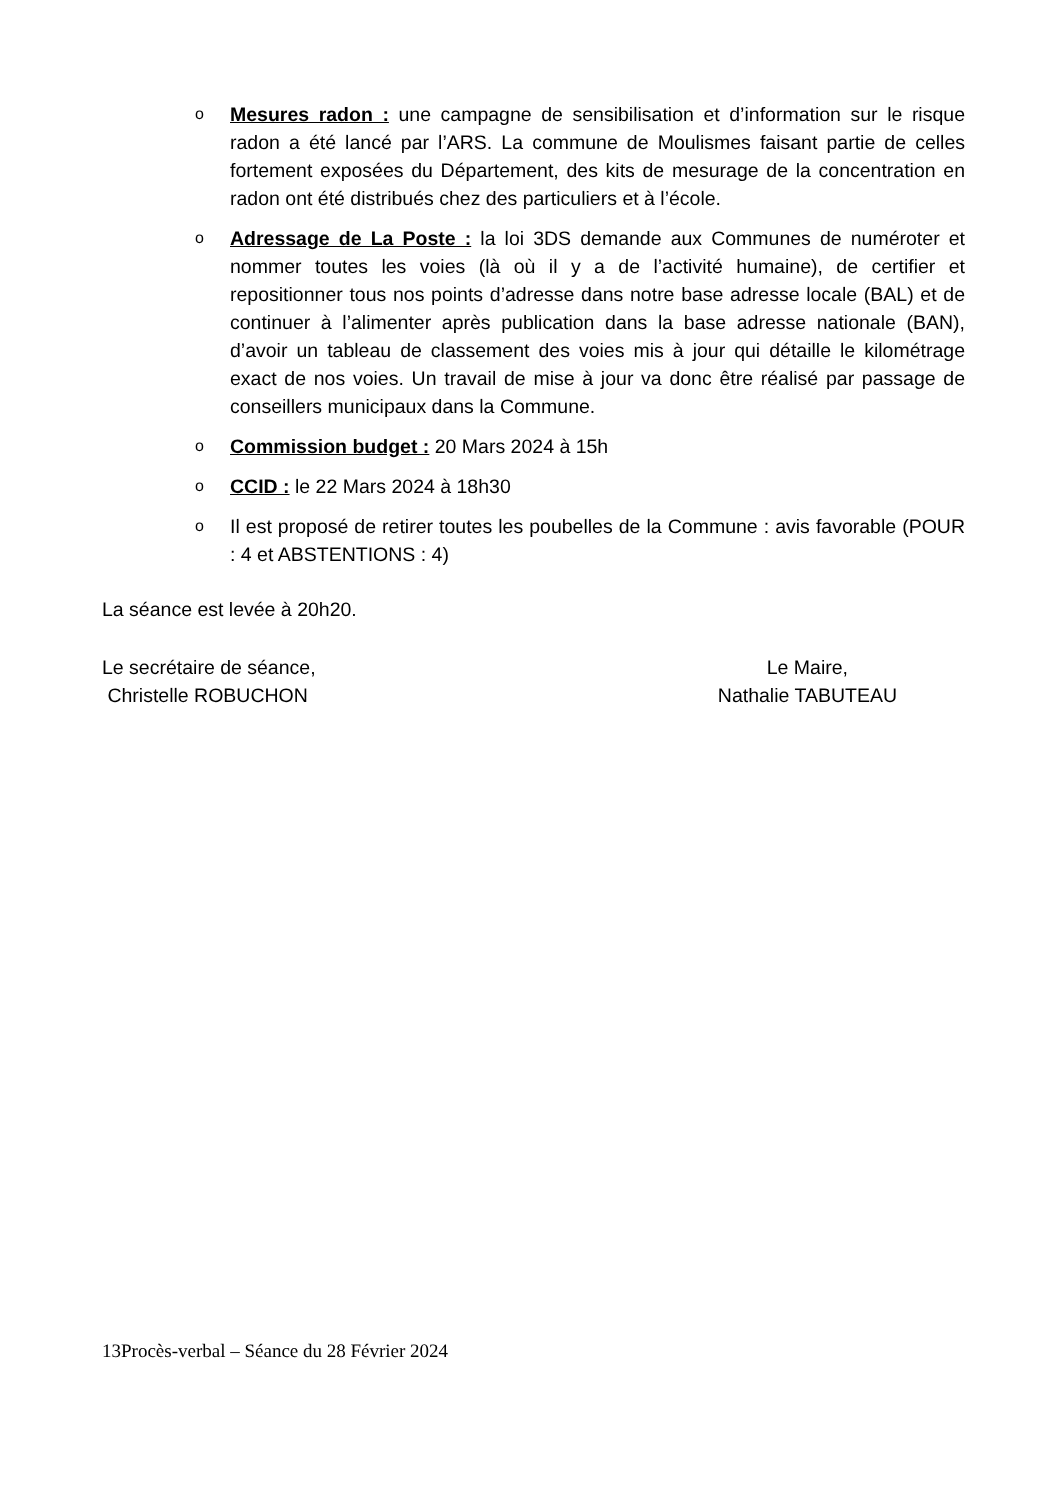o Mesures radon : une campagne de sensibilisation et d’information sur le risque radon a été lancé par l’ARS. La commune de Moulismes faisant partie de celles fortement exposées du Département, des kits de mesurage de la concentration en radon ont été distribués chez des particuliers et à l’école.
o Adressage de La Poste : la loi 3DS demande aux Communes de numéroter et nommer toutes les voies (là où il y a de l’activité humaine), de certifier et repositionner tous nos points d’adresse dans notre base adresse locale (BAL) et de continuer à l’alimenter après publication dans la base adresse nationale (BAN), d’avoir un tableau de classement des voies mis à jour qui détaille le kilométrage exact de nos voies. Un travail de mise à jour va donc être réalisé par passage de conseillers municipaux dans la Commune.
o Commission budget : 20 Mars 2024 à 15h
o CCID : le 22 Mars 2024 à 18h30
o Il est proposé de retirer toutes les poubelles de la Commune : avis favorable (POUR : 4 et ABSTENTIONS : 4)
La séance est levée à 20h20.
Le secrétaire de séance,
Christelle ROBUCHON
Le Maire,
Nathalie TABUTEAU
13Procès-verbal – Séance du 28 Février 2024